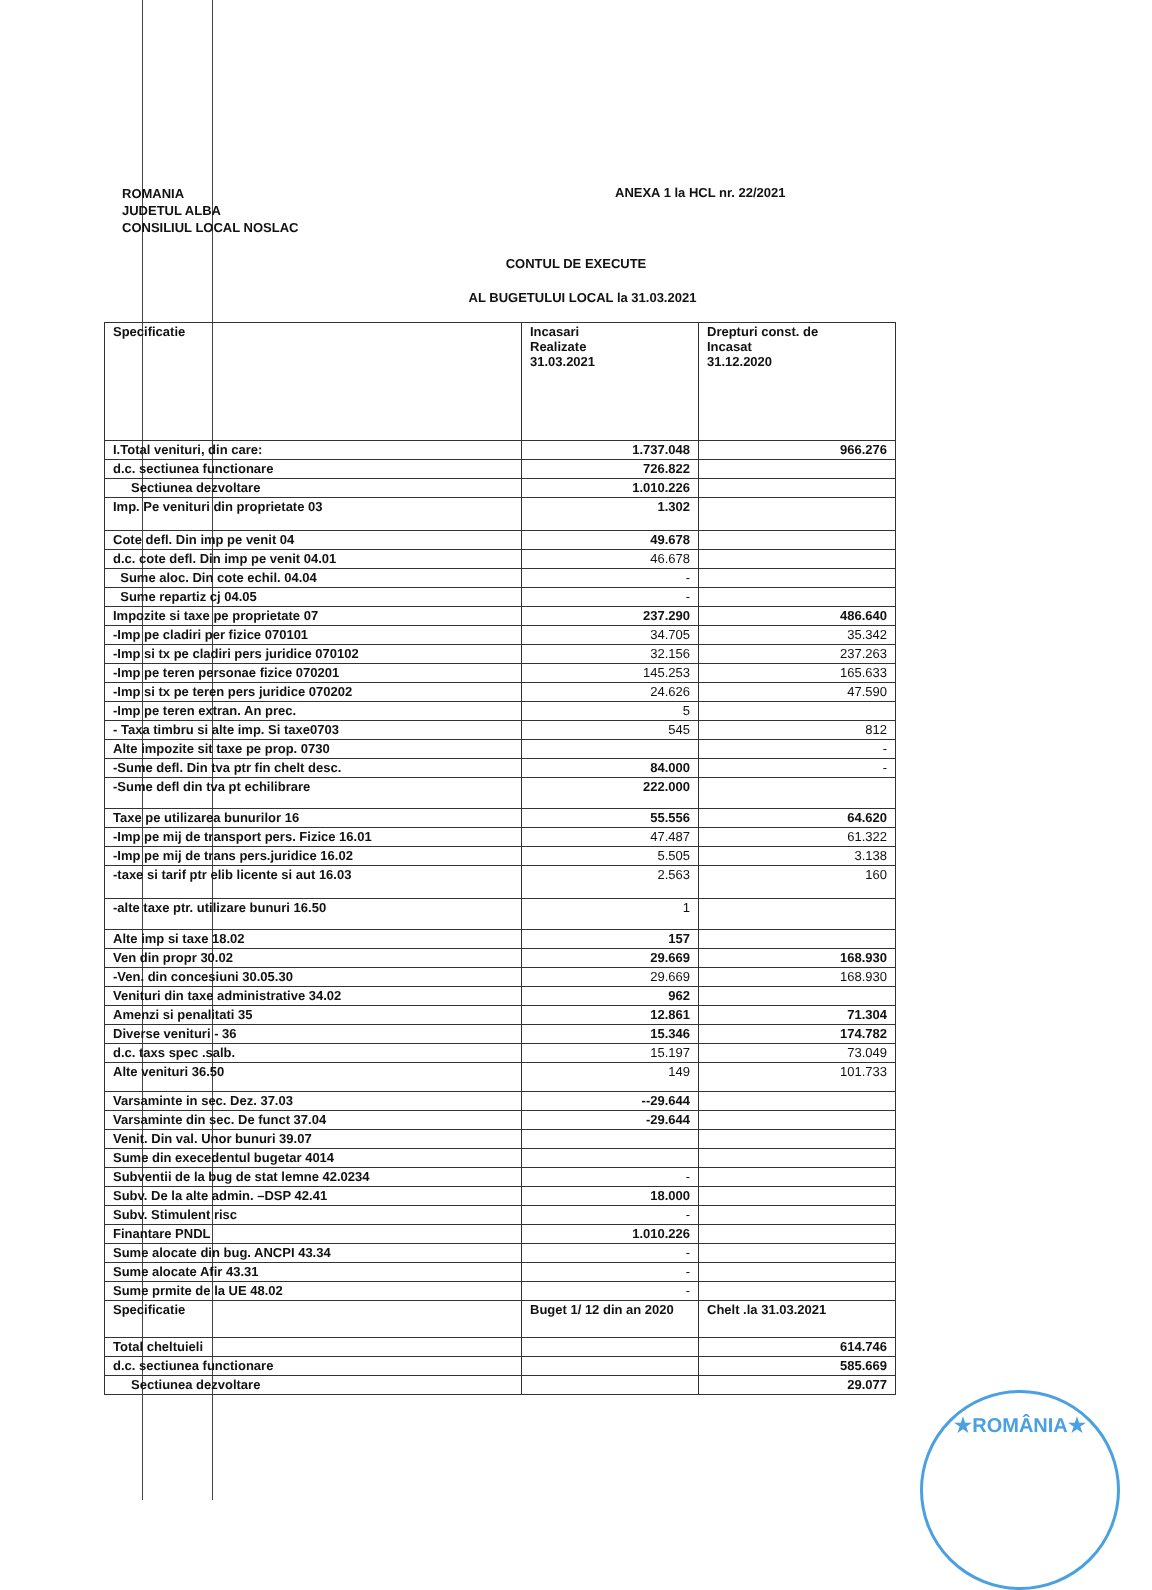ROMANIA
JUDETUL ALBA
CONSILIUL LOCAL NOSLAC
ANEXA 1 la HCL nr. 22/2021
CONTUL DE EXECUTE
AL BUGETULUI LOCAL la 31.03.2021
| Specificatie | Incasari Realizate 31.03.2021 | Drepturi const. de Incasat 31.12.2020 |
| --- | --- | --- |
| I.Total venituri, din care: | 1.737.048 | 966.276 |
| d.c. sectiunea functionare | 726.822 | |
| Sectiunea dezvoltare | 1.010.226 | |
| Imp. Pe venituri din proprietate 03 | 1.302 | |
| Cote defl. Din imp pe venit 04 | 49.678 | |
| d.c. cote defl. Din imp pe venit 04.01 | 46.678 | |
| Sume aloc. Din cote echil. 04.04 | - | |
| Sume repartiz cj 04.05 | - | |
| Impozite si taxe pe proprietate 07 | 237.290 | 486.640 |
| -Imp pe cladiri per fizice 070101 | 34.705 | 35.342 |
| -Imp si tx pe cladiri pers juridice 070102 | 32.156 | 237.263 |
| -Imp pe teren personae fizice 070201 | 145.253 | 165.633 |
| -Imp si tx pe teren pers juridice 070202 | 24.626 | 47.590 |
| -Imp pe teren extran. An prec. | 5 | |
| - Taxa timbru si alte imp. Si taxe0703 | 545 | 812 |
| Alte impozite sit taxe pe prop. 0730 | | - |
| -Sume defl. Din tva ptr fin chelt desc. | 84.000 | - |
| -Sume defl din tva pt echilibrare | 222.000 | |
| Taxe pe utilizarea bunurilor 16 | 55.556 | 64.620 |
| -Imp pe mij de transport pers. Fizice 16.01 | 47.487 | 61.322 |
| -Imp pe mij de trans pers.juridice 16.02 | 5.505 | 3.138 |
| -taxe si tarif ptr elib licente si aut 16.03 | 2.563 | 160 |
| -alte taxe ptr. utilizare bunuri 16.50 | 1 | |
| Alte imp si taxe 18.02 | 157 | |
| Ven din propr 30.02 | 29.669 | 168.930 |
| -Ven. din concesiuni 30.05.30 | 29.669 | 168.930 |
| Venituri din taxe administrative 34.02 | 962 | |
| Amenzi si penalitati 35 | 12.861 | 71.304 |
| Diverse venituri - 36 | 15.346 | 174.782 |
| d.c. taxs spec .salb. | 15.197 | 73.049 |
| Alte venituri 36.50 | 149 | 101.733 |
| Varsaminte in sec. Dez. 37.03 | --29.644 | |
| Varsaminte din sec. De funct 37.04 | -29.644 | |
| Venit. Din val. Unor bunuri 39.07 | | |
| Sume din execedentul bugetar 4014 | | |
| Subventii de la bug de stat lemne 42.0234 | - | |
| Subv. De la alte admin. –DSP 42.41 | 18.000 | |
| Subv. Stimulent risc | - | |
| Finantare PNDL | 1.010.226 | |
| Sume alocate din bug. ANCPI 43.34 | - | |
| Sume alocate Afir 43.31 | - | |
| Sume prmite de la UE 48.02 | - | |
| Specificatie | Buget 1/ 12 din an 2020 | Chelt .la 31.03.2021 |
| Total cheltuieli | | 614.746 |
| d.c. sectiunea functionare | | 585.669 |
| Sectiunea dezvoltare | | 29.077 |
★ROMÂNIA★